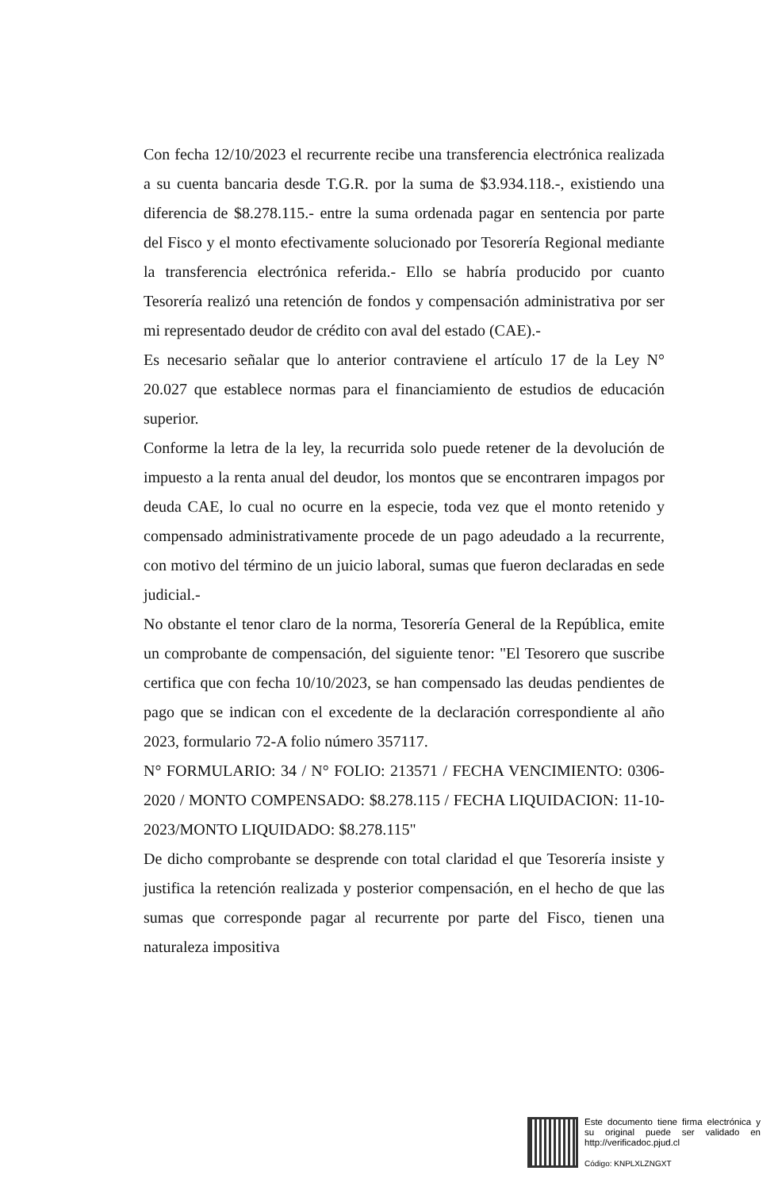Con fecha 12/10/2023 el recurrente recibe una transferencia electrónica realizada a su cuenta bancaria desde T.G.R. por la suma de $3.934.118.-, existiendo una diferencia de $8.278.115.- entre la suma ordenada pagar en sentencia por parte del Fisco y el monto efectivamente solucionado por Tesorería Regional mediante la transferencia electrónica referida.- Ello se habría producido por cuanto Tesorería realizó una retención de fondos y compensación administrativa por ser mi representado deudor de crédito con aval del estado (CAE).-
Es necesario señalar que lo anterior contraviene el artículo 17 de la Ley N° 20.027 que establece normas para el financiamiento de estudios de educación superior.
Conforme la letra de la ley, la recurrida solo puede retener de la devolución de impuesto a la renta anual del deudor, los montos que se encontraren impagos por deuda CAE, lo cual no ocurre en la especie, toda vez que el monto retenido y compensado administrativamente procede de un pago adeudado a la recurrente, con motivo del término de un juicio laboral, sumas que fueron declaradas en sede judicial.-
No obstante el tenor claro de la norma, Tesorería General de la República, emite un comprobante de compensación, del siguiente tenor: "El Tesorero que suscribe certifica que con fecha 10/10/2023, se han compensado las deudas pendientes de pago que se indican con el excedente de la declaración correspondiente al año 2023, formulario 72-A folio número 357117.
N° FORMULARIO: 34 / N° FOLIO: 213571 / FECHA VENCIMIENTO: 0306-2020 / MONTO COMPENSADO: $8.278.115 / FECHA LIQUIDACION: 11-10-2023/MONTO LIQUIDADO: $8.278.115"
De dicho comprobante se desprende con total claridad el que Tesorería insiste y justifica la retención realizada y posterior compensación, en el hecho de que las sumas que corresponde pagar al recurrente por parte del Fisco, tienen una naturaleza impositiva
Este documento tiene firma electrónica y su original puede ser validado en http://verificadoc.pjud.cl
Código: KNPLXLZNGXT